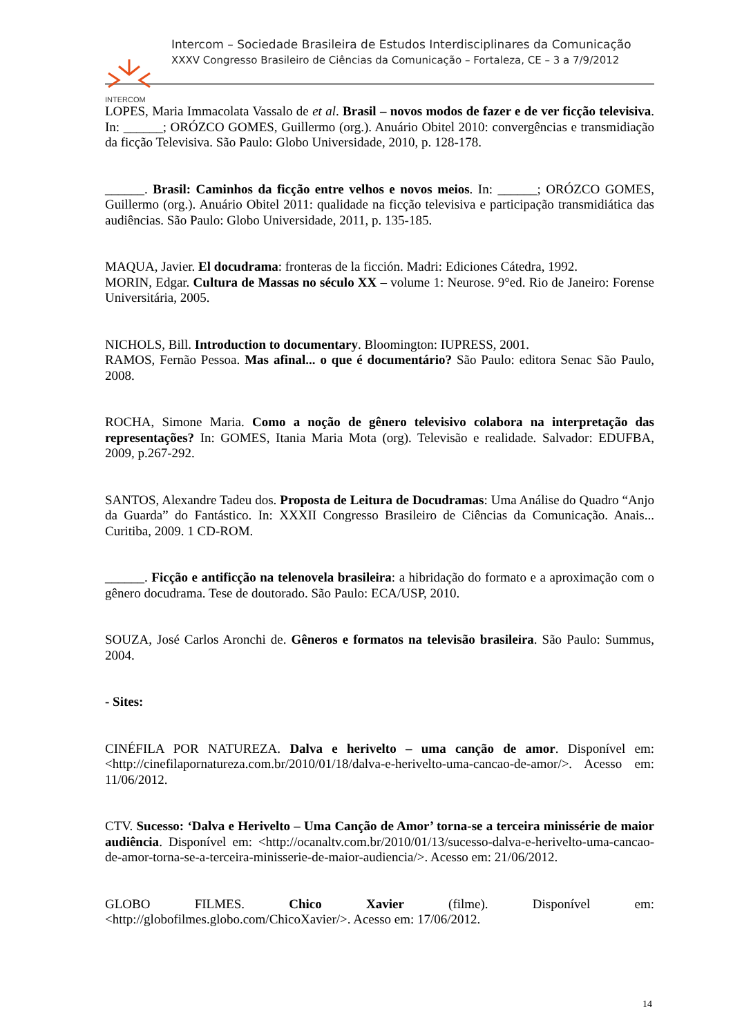INTERCOM
Intercom – Sociedade Brasileira de Estudos Interdisciplinares da Comunicação
XXXV Congresso Brasileiro de Ciências da Comunicação – Fortaleza, CE – 3 a 7/9/2012
LOPES, Maria Immacolata Vassalo de et al. Brasil – novos modos de fazer e de ver ficção televisiva. In: ______; ORÓZCO GOMES, Guillermo (org.). Anuário Obitel 2010: convergências e transmidiação da ficção Televisiva. São Paulo: Globo Universidade, 2010, p. 128-178.
______. Brasil: Caminhos da ficção entre velhos e novos meios. In: ______; ORÓZCO GOMES, Guillermo (org.). Anuário Obitel 2011: qualidade na ficção televisiva e participação transmidiática das audiências. São Paulo: Globo Universidade, 2011, p. 135-185.
MAQUA, Javier. El docudrama: fronteras de la ficción. Madri: Ediciones Cátedra, 1992.
MORIN, Edgar. Cultura de Massas no século XX – volume 1: Neurose. 9°ed. Rio de Janeiro: Forense Universitária, 2005.
NICHOLS, Bill. Introduction to documentary. Bloomington: IUPRESS, 2001.
RAMOS, Fernão Pessoa. Mas afinal... o que é documentário? São Paulo: editora Senac São Paulo, 2008.
ROCHA, Simone Maria. Como a noção de gênero televisivo colabora na interpretação das representações? In: GOMES, Itania Maria Mota (org). Televisão e realidade. Salvador: EDUFBA, 2009, p.267-292.
SANTOS, Alexandre Tadeu dos. Proposta de Leitura de Docudramas: Uma Análise do Quadro “Anjo da Guarda” do Fantástico. In: XXXII Congresso Brasileiro de Ciências da Comunicação. Anais... Curitiba, 2009. 1 CD-ROM.
______. Ficção e antificção na telenovela brasileira: a hibridação do formato e a aproximação com o gênero docudrama. Tese de doutorado. São Paulo: ECA/USP, 2010.
SOUZA, José Carlos Aronchi de. Gêneros e formatos na televisão brasileira. São Paulo: Summus, 2004.
- Sites:
CINÉFILA POR NATUREZA. Dalva e herivelto – uma canção de amor. Disponível em: <http://cinefilapornatureza.com.br/2010/01/18/dalva-e-herivelto-uma-cancao-de-amor/>. Acesso em: 11/06/2012.
CTV. Sucesso: ‘Dalva e Herivelto – Uma Canção de Amor’ torna-se a terceira minissérie de maior audiência. Disponível em: <http://ocanaltv.com.br/2010/01/13/sucesso-dalva-e-herivelto-uma-cancao-de-amor-torna-se-a-terceira-minisserie-de-maior-audiencia/>. Acesso em: 21/06/2012.
GLOBO FILMES. Chico Xavier (filme). Disponível em: <http://globofilmes.globo.com/ChicoXavier/>. Acesso em: 17/06/2012.
14